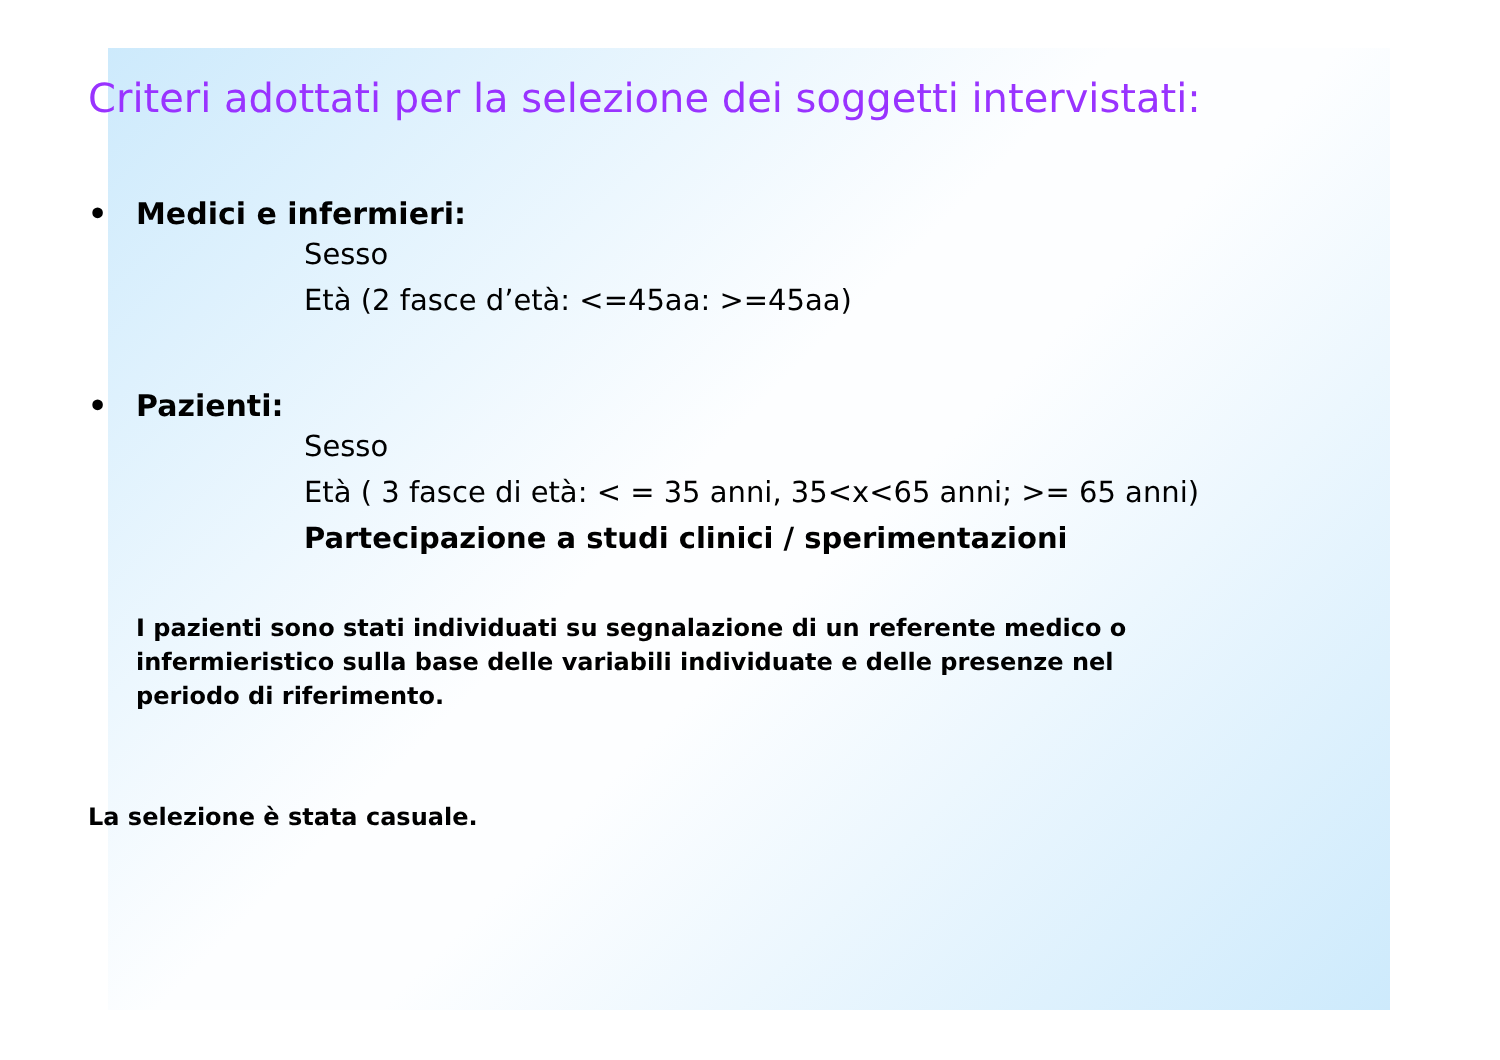Criteri adottati per la selezione dei soggetti intervistati:
• Medici e infermieri:
Sesso
Età (2 fasce d’età: <=45aa: >=45aa)
• Pazienti:
Sesso
Età ( 3 fasce di età: < = 35 anni, 35<x<65 anni; >= 65 anni)
Partecipazione a studi clinici / sperimentazioni
I pazienti sono stati individuati su segnalazione di un referente medico o infermieristico sulla base delle variabili individuate e delle presenze nel periodo di riferimento.
La selezione è stata casuale.